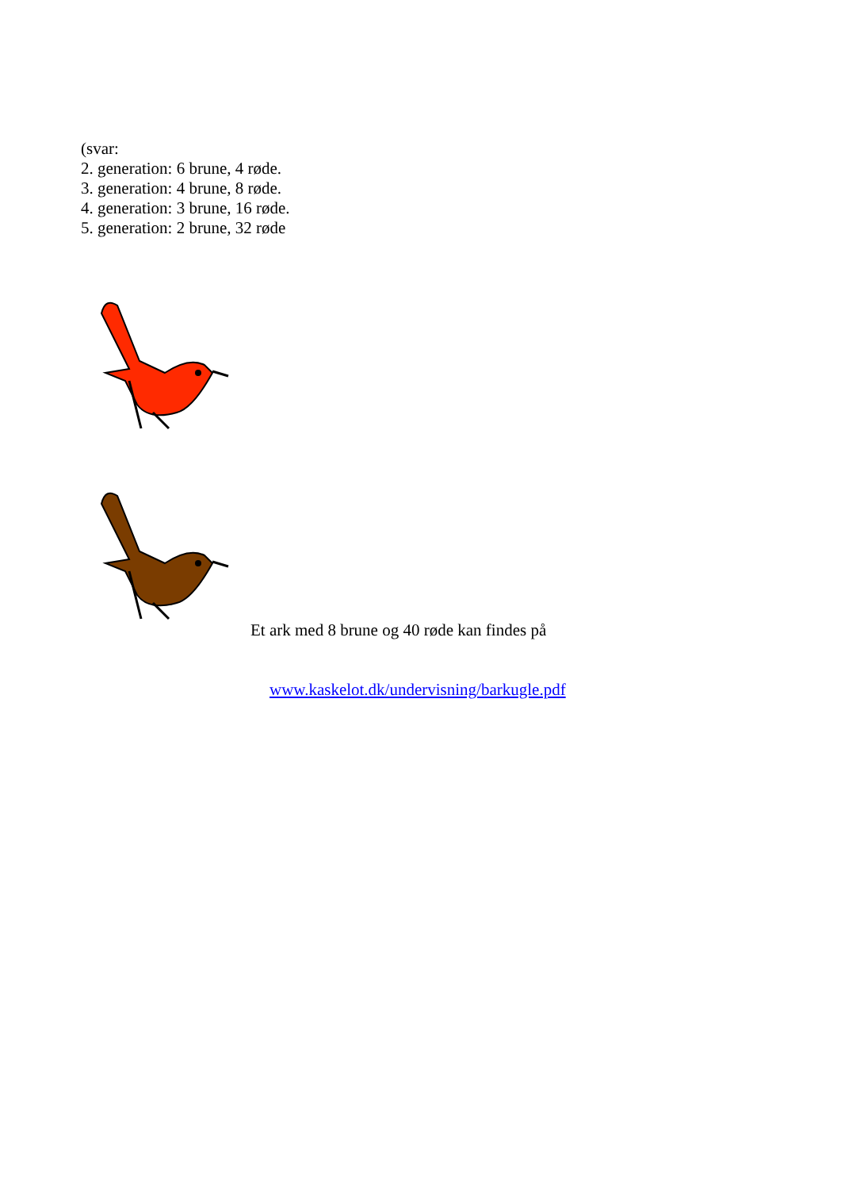(svar:
2. generation: 6 brune, 4 røde.
3. generation: 4 brune, 8 røde.
4. generation: 3 brune, 16 røde.
5. generation: 2 brune, 32 røde
Et ark med 8 brune og 40 røde kan findes på
www.kaskelot.dk/undervisning/barkugle.pdf